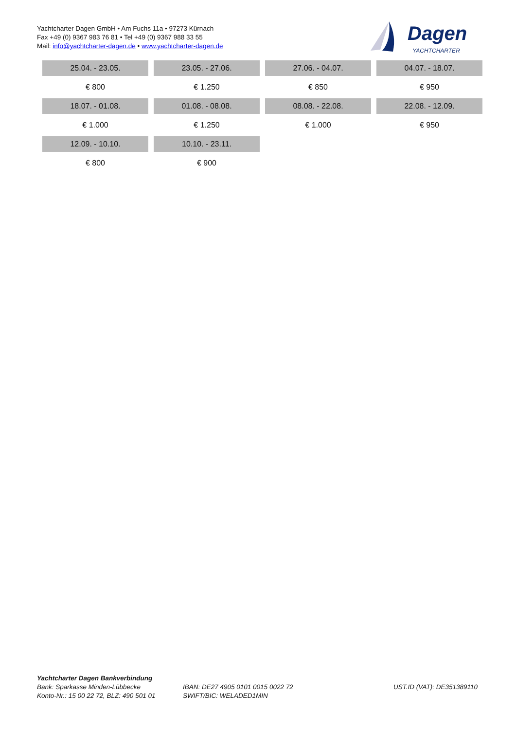Yachtcharter Dagen GmbH • Am Fuchs 11a • 97273 Kürnach
Fax +49 (0) 9367 983 76 81 • Tel +49 (0) 9367 988 33 55
Mail: info@yachtcharter-dagen.de • www.yachtcharter-dagen.de
Dagen
YACHTCHARTER
| 25.04. - 23.05. | 23.05. - 27.06. | 27.06. - 04.07. | 04.07. - 18.07. |
| € 800 | € 1.250 | € 850 | € 950 |
| 18.07. - 01.08. | 01.08. - 08.08. | 08.08. - 22.08. | 22.08. - 12.09. |
| € 1.000 | € 1.250 | € 1.000 | € 950 |
| 12.09. - 10.10. | 10.10. - 23.11. | | |
| € 800 | € 900 | | |
Yachtcharter Dagen Bankverbindung
Bank: Sparkasse Minden-Lübbecke
Konto-Nr.: 15 00 22 72, BLZ: 490 501 01
IBAN: DE27 4905 0101 0015 0022 72
SWIFT/BIC: WELADED1MIN
UST.ID (VAT): DE351389110